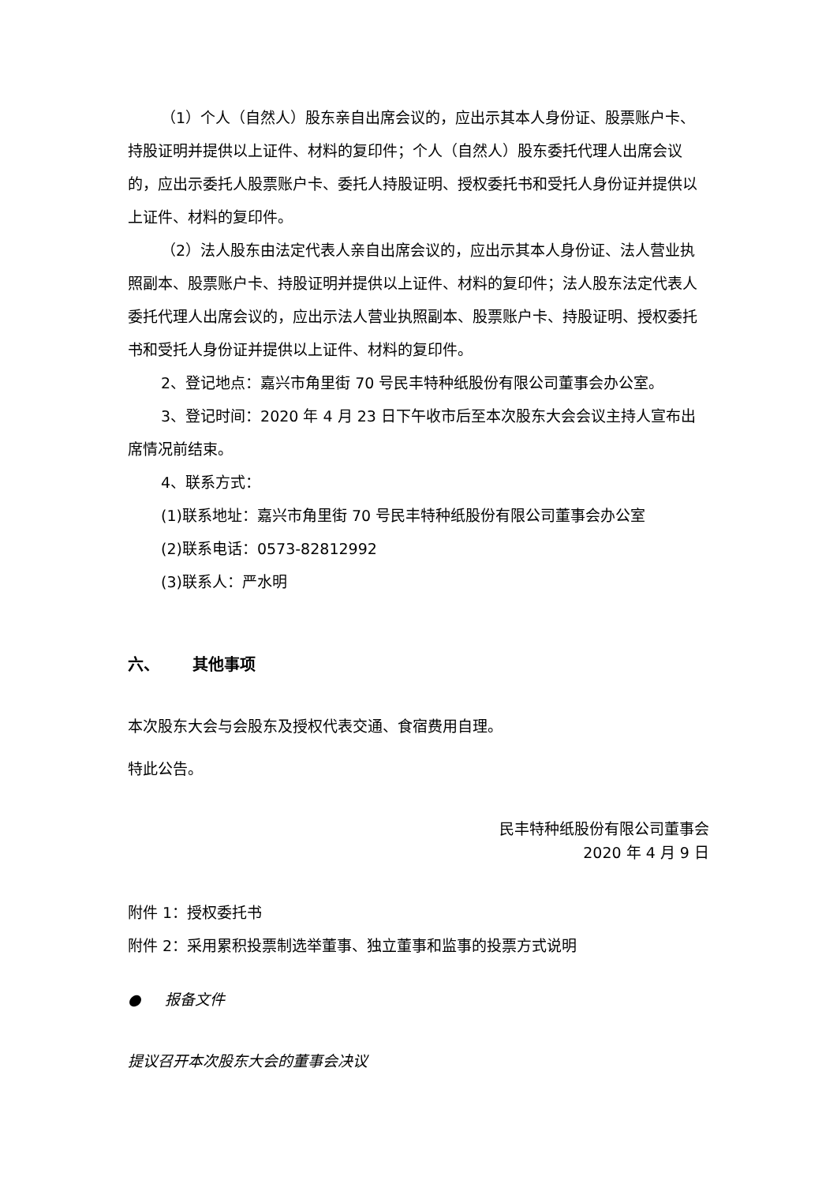（1）个人（自然人）股东亲自出席会议的，应出示其本人身份证、股票账户卡、持股证明并提供以上证件、材料的复印件；个人（自然人）股东委托代理人出席会议的，应出示委托人股票账户卡、委托人持股证明、授权委托书和受托人身份证并提供以上证件、材料的复印件。
（2）法人股东由法定代表人亲自出席会议的，应出示其本人身份证、法人营业执照副本、股票账户卡、持股证明并提供以上证件、材料的复印件；法人股东法定代表人委托代理人出席会议的，应出示法人营业执照副本、股票账户卡、持股证明、授权委托书和受托人身份证并提供以上证件、材料的复印件。
2、登记地点：嘉兴市角里街 70 号民丰特种纸股份有限公司董事会办公室。
3、登记时间：2020 年 4 月 23 日下午收市后至本次股东大会会议主持人宣布出席情况前结束。
4、联系方式：
(1)联系地址：嘉兴市角里街 70 号民丰特种纸股份有限公司董事会办公室
(2)联系电话：0573-82812992
(3)联系人：严水明
六、 其他事项
本次股东大会与会股东及授权代表交通、食宿费用自理。
特此公告。
民丰特种纸股份有限公司董事会
2020 年 4 月 9 日
附件 1：授权委托书
附件 2：采用累积投票制选举董事、独立董事和监事的投票方式说明
● 报备文件
提议召开本次股东大会的董事会决议